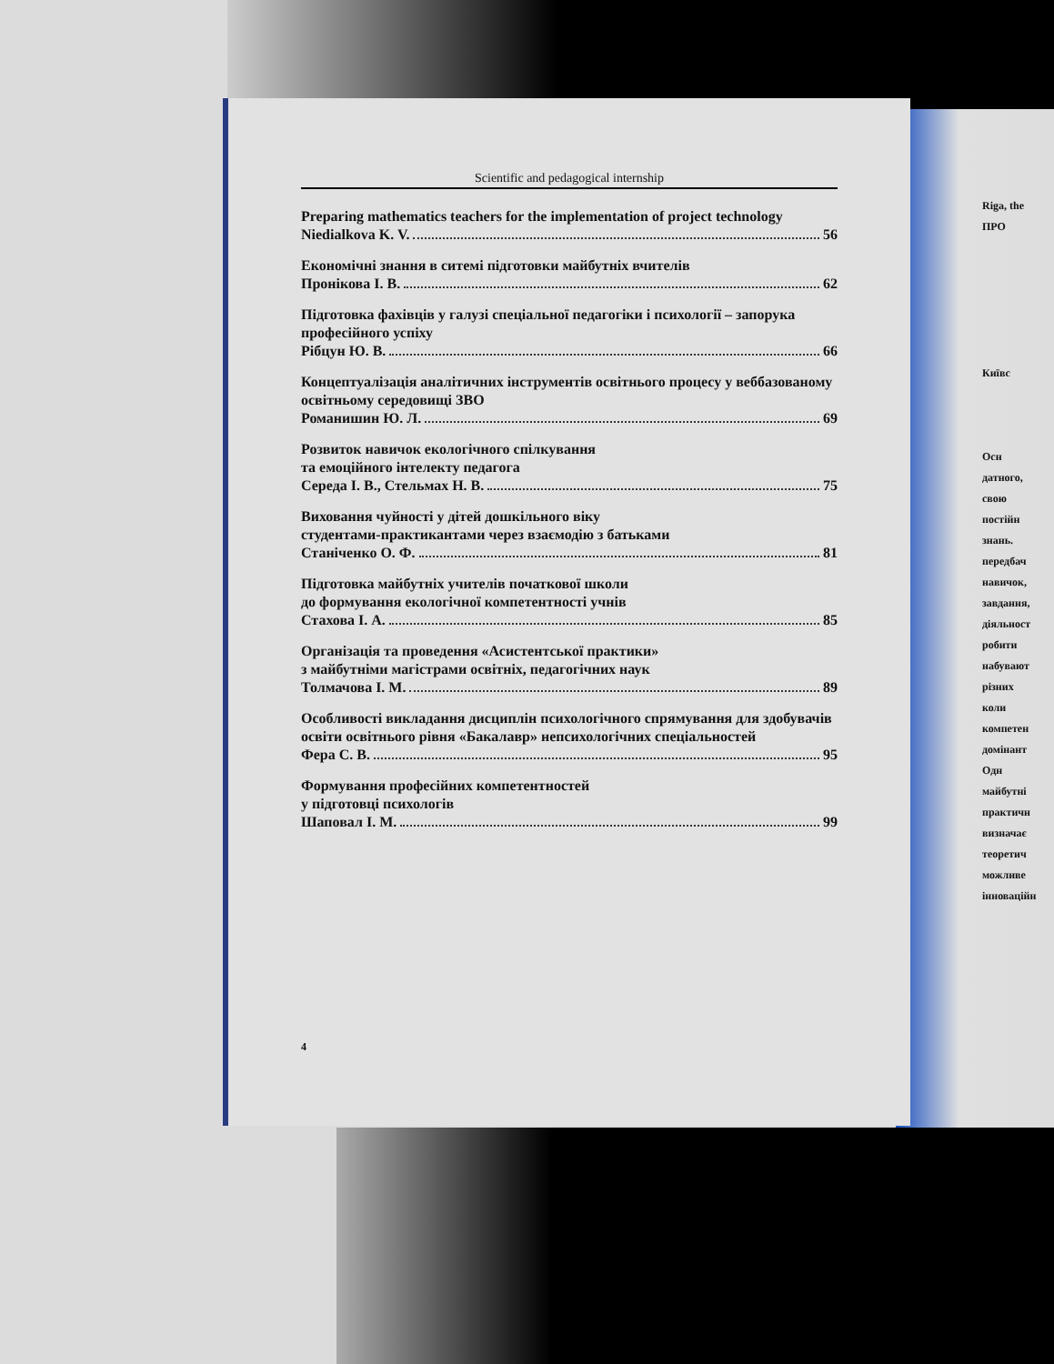Scientific and pedagogical internship
Preparing mathematics teachers for the implementation of project technology
Niedialkova K. V. 56
Економічні знання в ситемі підготовки майбутніх вчителів
Пронікова І. В. 62
Підготовка фахівців у галузі спеціальної педагогіки і психології – запорука професійного успіху
Рібцун Ю. В. 66
Концептуалізація аналітичних інструментів освітнього процесу у веббазованому освітньому середовищі ЗВО
Романишин Ю. Л. 69
Розвиток навичок екологічного спілкування
та емоційного інтелекту педагога
Середа І. В., Стельмах Н. В. 75
Виховання чуйності у дітей дошкільного віку
студентами-практикантами через взаємодію з батьками
Станіченко О. Ф. 81
Підготовка майбутніх учителів початкової школи
до формування екологічної компетентності учнів
Стахова І. А. 85
Організація та проведення «Асистентської практики»
з майбутніми магістрами освітніх, педагогічних наук
Толмачова І. М. 89
Особливості викладання дисциплін психологічного спрямування для здобувачів освіти освітнього рівня «Бакалавр» непсихологічних спеціальностей
Фера С. В. 95
Формування професійних компетентностей
у підготовці психологів
Шаповал І. М. 99
4
Riga, the
ПРО
Київс
Осн
датного,
свою
постійн
знань.
передбач
навичок,
завдання,
діяльност
робити
набувают
різних
коли
компетен
домінант
Одн
майбутні
практичн
визначає
теоретич
можливе
інноваційн